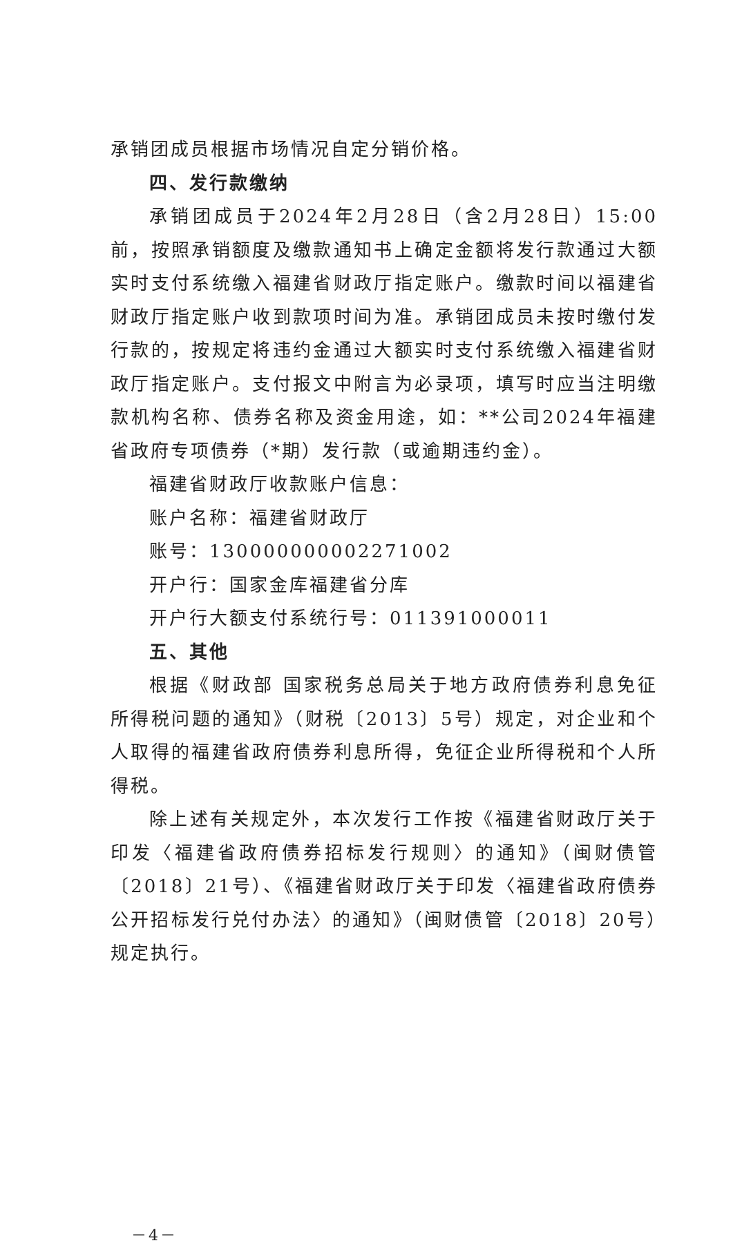承销团成员根据市场情况自定分销价格。
四、发行款缴纳
承销团成员于2024年2月28日（含2月28日）15:00前，按照承销额度及缴款通知书上确定金额将发行款通过大额实时支付系统缴入福建省财政厅指定账户。缴款时间以福建省财政厅指定账户收到款项时间为准。承销团成员未按时缴付发行款的，按规定将违约金通过大额实时支付系统缴入福建省财政厅指定账户。支付报文中附言为必录项，填写时应当注明缴款机构名称、债券名称及资金用途，如：**公司2024年福建省政府专项债券（*期）发行款（或逾期违约金）。
福建省财政厅收款账户信息：
账户名称：福建省财政厅
账号：130000000002271002
开户行：国家金库福建省分库
开户行大额支付系统行号：011391000011
五、其他
根据《财政部 国家税务总局关于地方政府债券利息免征所得税问题的通知》（财税〔2013〕5号）规定，对企业和个人取得的福建省政府债券利息所得，免征企业所得税和个人所得税。
除上述有关规定外，本次发行工作按《福建省财政厅关于印发〈福建省政府债券招标发行规则〉的通知》（闽财债管〔2018〕21号）、《福建省财政厅关于印发〈福建省政府债券公开招标发行兑付办法〉的通知》（闽财债管〔2018〕20号）规定执行。
－4－